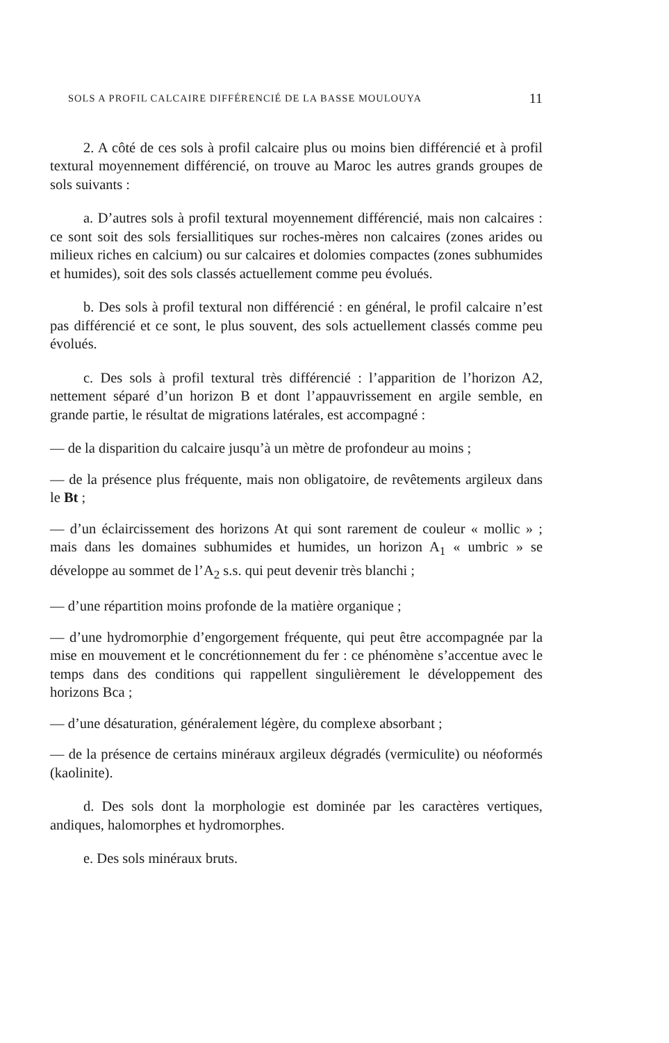SOLS A PROFIL CALCAIRE DIFFÉRENCIÉ DE LA BASSE MOULOUYA 11
2. A côté de ces sols à profil calcaire plus ou moins bien différencié et à profil textural moyennement différencié, on trouve au Maroc les autres grands groupes de sols suivants :
a. D’autres sols à profil textural moyennement différencié, mais non calcaires : ce sont soit des sols fersiallitiques sur roches-mères non calcaires (zones arides ou milieux riches en calcium) ou sur calcaires et dolomies compactes (zones subhumides et humides), soit des sols classés actuellement comme peu évolués.
b. Des sols à profil textural non différencié : en général, le profil calcaire n’est pas différencié et ce sont, le plus souvent, des sols actuellement classés comme peu évolués.
c. Des sols à profil textural très différencié : l’apparition de l’horizon A2, nettement séparé d’un horizon B et dont l’appauvrissement en argile semble, en grande partie, le résultat de migrations latérales, est accompagné :
— de la disparition du calcaire jusqu’à un mètre de profondeur au moins ;
— de la présence plus fréquente, mais non obligatoire, de revêtements argileux dans le Bt ;
— d’un éclaircissement des horizons At qui sont rarement de couleur « mollic » ; mais dans les domaines subhumides et humides, un horizon A<sub>1</sub> « umbric » se développe au sommet de l’A<sub>2</sub> s.s. qui peut devenir très blanchi ;
— d’une répartition moins profonde de la matière organique ;
— d’une hydromorphie d’engorgement fréquente, qui peut être accompagnée par la mise en mouvement et le concrétionnement du fer : ce phénomène s’accentue avec le temps dans des conditions qui rappellent singulièrement le développement des horizons Bca ;
— d’une désaturation, généralement légère, du complexe absorbant ;
— de la présence de certains minéraux argileux dégradés (vermiculite) ou néoformés (kaolinite).
d. Des sols dont la morphologie est dominée par les caractères vertiques, andiques, halomorphes et hydromorphes.
e. Des sols minéraux bruts.